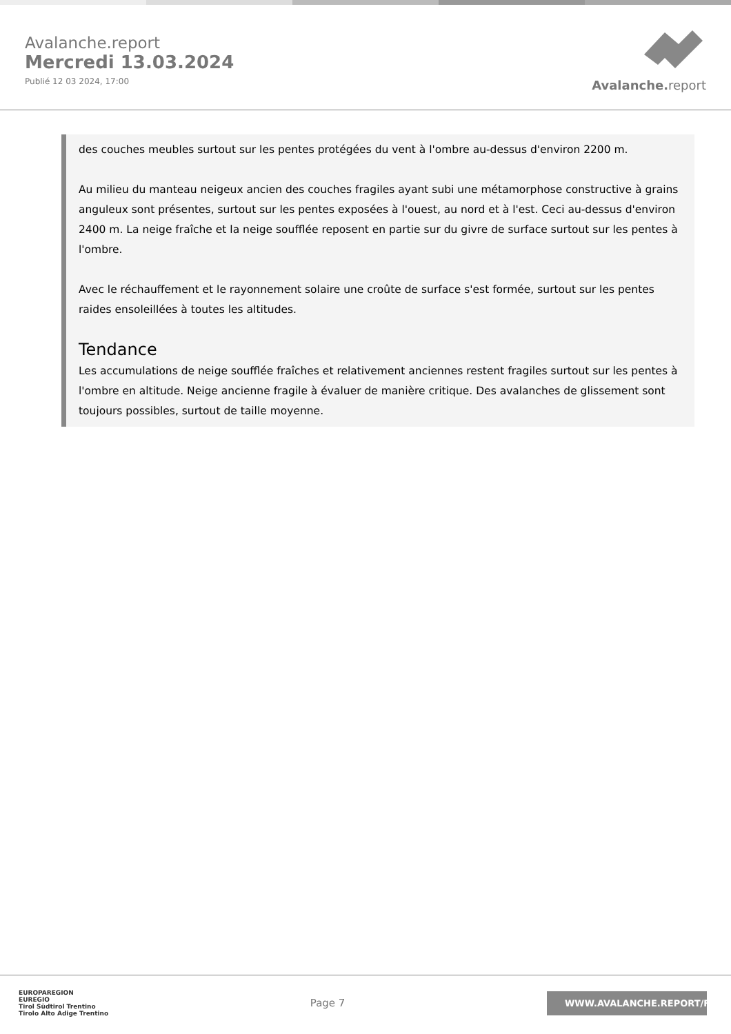Avalanche.report
Mercredi 13.03.2024
Publié 12 03 2024, 17:00
Avalanche. report
des couches meubles surtout sur les pentes protégées du vent à l'ombre au-dessus d'environ 2200 m.
Au milieu du manteau neigeux ancien des couches fragiles ayant subi une métamorphose constructive à grains anguleux sont présentes, surtout sur les pentes exposées à l'ouest, au nord et à l'est. Ceci au-dessus d'environ 2400 m. La neige fraîche et la neige soufflée reposent en partie sur du givre de surface surtout sur les pentes à l'ombre.
Avec le réchauffement et le rayonnement solaire une croûte de surface s'est formée, surtout sur les pentes raides ensoleillées à toutes les altitudes.
Tendance
Les accumulations de neige soufflée fraîches et relativement anciennes restent fragiles surtout sur les pentes à l'ombre en altitude. Neige ancienne fragile à évaluer de manière critique. Des avalanches de glissement sont toujours possibles, surtout de taille moyenne.
EUROPAREGION
EUREGIO
Tirol Südtirol Trentino
Tirolo Alto Adige Trentino
Page 7
WWW.AVALANCHE.REPORT/F